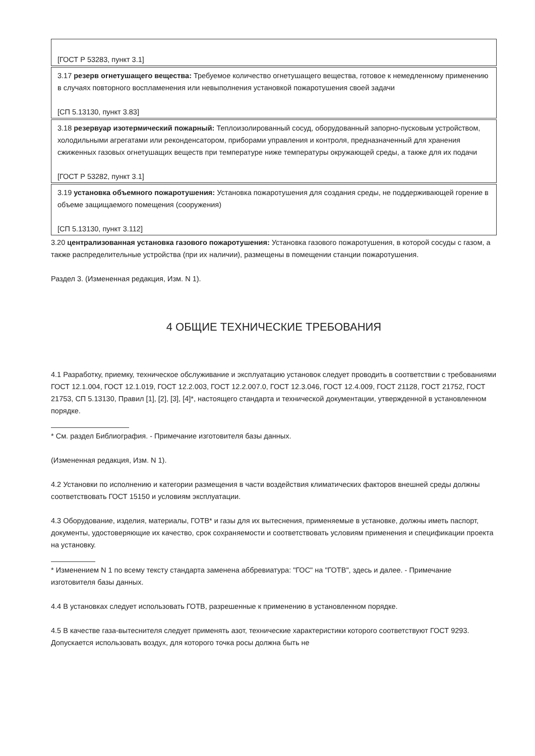[ГОСТ Р 53283, пункт 3.1]
3.17 резерв огнетушащего вещества: Требуемое количество огнетушащего вещества, готовое к немедленному применению в случаях повторного воспламенения или невыполнения установкой пожаротушения своей задачи
[СП 5.13130, пункт 3.83]
3.18 резервуар изотермический пожарный: Теплоизолированный сосуд, оборудованный запорно-пусковым устройством, холодильными агрегатами или реконденсатором, приборами управления и контроля, предназначенный для хранения сжиженных газовых огнетушащих веществ при температуре ниже температуры окружающей среды, а также для их подачи
[ГОСТ Р 53282, пункт 3.1]
3.19 установка объемного пожаротушения: Установка пожаротушения для создания среды, не поддерживающей горение в объеме защищаемого помещения (сооружения)
[СП 5.13130, пункт 3.112]
3.20 централизованная установка газового пожаротушения: Установка газового пожаротушения, в которой сосуды с газом, а также распределительные устройства (при их наличии), размещены в помещении станции пожаротушения.
Раздел 3. (Измененная редакция, Изм. N 1).
4 ОБЩИЕ ТЕХНИЧЕСКИЕ ТРЕБОВАНИЯ
4.1 Разработку, приемку, техническое обслуживание и эксплуатацию установок следует проводить в соответствии с требованиями ГОСТ 12.1.004, ГОСТ 12.1.019, ГОСТ 12.2.003, ГОСТ 12.2.007.0, ГОСТ 12.3.046, ГОСТ 12.4.009, ГОСТ 21128, ГОСТ 21752, ГОСТ 21753, СП 5.13130, Правил [1], [2], [3], [4]*, настоящего стандарта и технической документации, утвержденной в установленном порядке.
* См. раздел Библиография. - Примечание изготовителя базы данных.
(Измененная редакция, Изм. N 1).
4.2 Установки по исполнению и категории размещения в части воздействия климатических факторов внешней среды должны соответствовать ГОСТ 15150 и условиям эксплуатации.
4.3 Оборудование, изделия, материалы, ГОТВ* и газы для их вытеснения, применяемые в установке, должны иметь паспорт, документы, удостоверяющие их качество, срок сохраняемости и соответствовать условиям применения и спецификации проекта на установку.
* Изменением N 1 по всему тексту стандарта заменена аббревиатура: "ГОС" на "ГОТВ", здесь и далее. - Примечание изготовителя базы данных.
4.4 В установках следует использовать ГОТВ, разрешенные к применению в установленном порядке.
4.5 В качестве газа-вытеснителя следует применять азот, технические характеристики которого соответствуют ГОСТ 9293. Допускается использовать воздух, для которого точка росы должна быть не